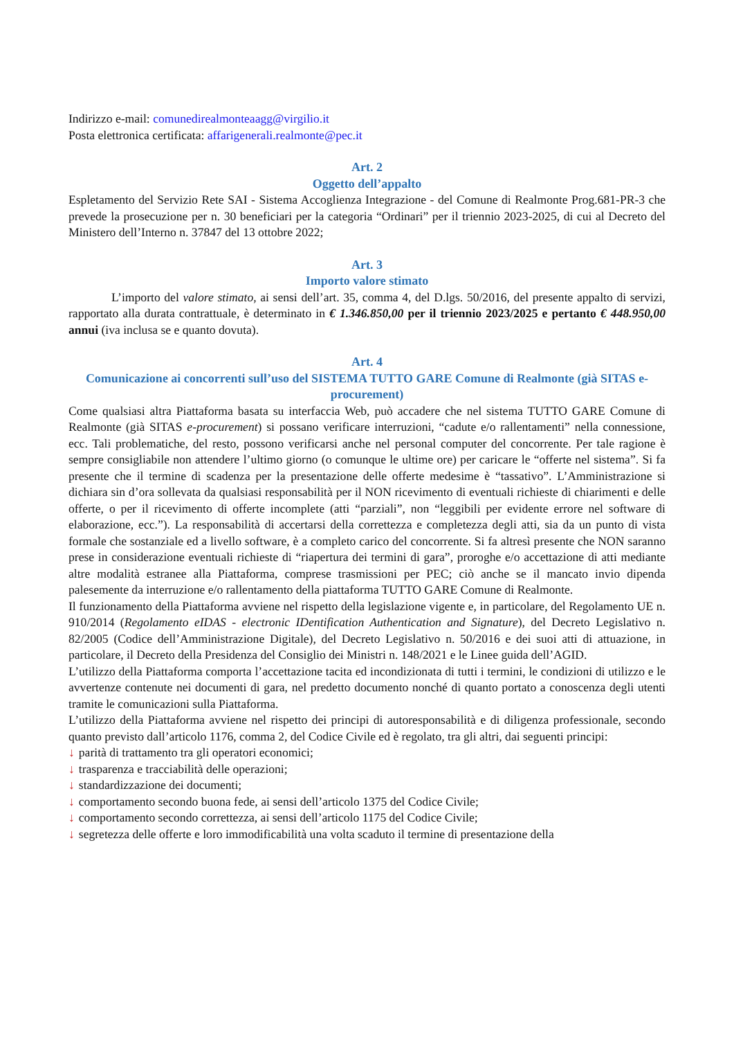Indirizzo e-mail: comunedirealmonteaagg@virgilio.it
Posta elettronica certificata: affarigenerali.realmonte@pec.it
Art. 2
Oggetto dell’appalto
Espletamento del Servizio Rete SAI - Sistema Accoglienza Integrazione - del Comune di Realmonte Prog.681-PR-3 che prevede la prosecuzione per n. 30 beneficiari per la categoria “Ordinari” per il triennio 2023-2025, di cui al Decreto del Ministero dell’Interno n. 37847 del 13 ottobre 2022;
Art. 3
Importo valore stimato
L’importo del valore stimato, ai sensi dell’art. 35, comma 4, del D.lgs. 50/2016, del presente appalto di servizi, rapportato alla durata contrattuale, è determinato in € 1.346.850,00 per il triennio 2023/2025 e pertanto € 448.950,00 annui (iva inclusa se e quanto dovuta).
Art. 4
Comunicazione ai concorrenti sull’uso del SISTEMA TUTTO GARE Comune di Realmonte (già SITAS e-procurement)
Come qualsiasi altra Piattaforma basata su interfaccia Web, può accadere che nel sistema TUTTO GARE Comune di Realmonte (già SITAS e-procurement) si possano verificare interruzioni, “cadute e/o rallentamenti” nella connessione, ecc. Tali problematiche, del resto, possono verificarsi anche nel personal computer del concorrente. Per tale ragione è sempre consigliabile non attendere l’ultimo giorno (o comunque le ultime ore) per caricare le “offerte nel sistema”. Si fa presente che il termine di scadenza per la presentazione delle offerte medesime è “tassativo”. L’Amministrazione si dichiara sin d’ora sollevata da qualsiasi responsabilità per il NON ricevimento di eventuali richieste di chiarimenti e delle offerte, o per il ricevimento di offerte incomplete (atti “parziali”, non “leggibili per evidente errore nel software di elaborazione, ecc.”). La responsabilità di accertarsi della correttezza e completezza degli atti, sia da un punto di vista formale che sostanziale ed a livello software, è a completo carico del concorrente. Si fa altresì presente che NON saranno prese in considerazione eventuali richieste di “riapertura dei termini di gara”, proroghe e/o accettazione di atti mediante altre modalità estranee alla Piattaforma, comprese trasmissioni per PEC; ciò anche se il mancato invio dipenda palesemente da interruzione e/o rallentamento della piattaforma TUTTO GARE Comune di Realmonte.
Il funzionamento della Piattaforma avviene nel rispetto della legislazione vigente e, in particolare, del Regolamento UE n. 910/2014 (Regolamento eIDAS - electronic IDentification Authentication and Signature), del Decreto Legislativo n. 82/2005 (Codice dell’Amministrazione Digitale), del Decreto Legislativo n. 50/2016 e dei suoi atti di attuazione, in particolare, il Decreto della Presidenza del Consiglio dei Ministri n. 148/2021 e le Linee guida dell’AGID.
L’utilizzo della Piattaforma comporta l’accettazione tacita ed incondizionata di tutti i termini, le condizioni di utilizzo e le avvertenze contenute nei documenti di gara, nel predetto documento nonché di quanto portato a conoscenza degli utenti tramite le comunicazioni sulla Piattaforma.
L’utilizzo della Piattaforma avviene nel rispetto dei principi di autoresponsabilità e di diligenza professionale, secondo quanto previsto dall’articolo 1176, comma 2, del Codice Civile ed è regolato, tra gli altri, dai seguenti principi:
↓ parità di trattamento tra gli operatori economici;
↓ trasparenza e tracciabilità delle operazioni;
↓ standardizzazione dei documenti;
↓ comportamento secondo buona fede, ai sensi dell’articolo 1375 del Codice Civile;
↓ comportamento secondo correttezza, ai sensi dell’articolo 1175 del Codice Civile;
↓ segretezza delle offerte e loro immodificabilità una volta scaduto il termine di presentazione della